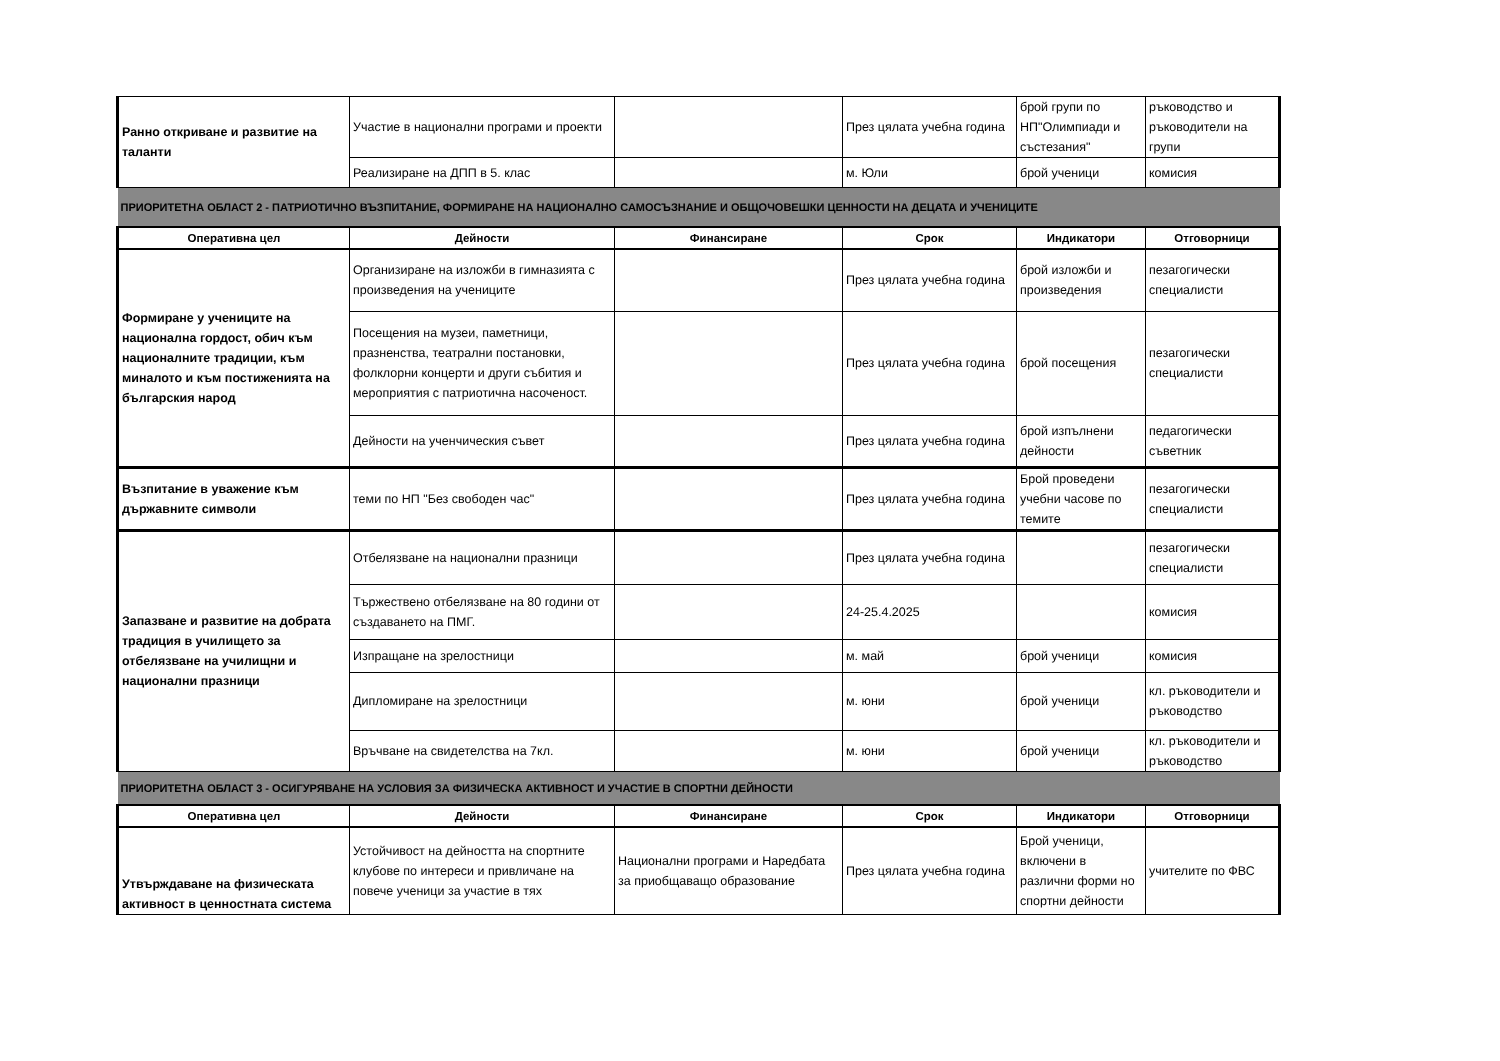| Ранно откриване и развитие на таланти | Участие в национални програми и проекти | | През цялата учебна година | брой групи по НП"Олимпиади и състезания" | ръководство и ръководители на групи |
| | Реализиране на ДПП в 5. клас | | м. Юли | брой ученици | комисия |
| ПРИОРИТЕТНА ОБЛАСТ 2 - ПАТРИОТИЧНО ВЪЗПИТАНИЕ, ФОРМИРАНЕ НА НАЦИОНАЛНО САМОСЪЗНАНИЕ И ОБЩОЧОВЕШКИ ЦЕННОСТИ НА ДЕЦАТА И УЧЕНИЦИТЕ | | | | | |
| Оперативна цел | Дейности | Финансиране | Срок | Индикатори | Отговорници |
| Формиране у учениците на национална гордост, обич към националните традиции, към миналото и към постиженията на българския народ | Организиране на изложби в гимназията с произведения на учениците | | През цялата учебна година | брой изложби и произведения | пезагогически специалисти |
| | Посещения на музеи, паметници, празненства, театрални постановки, фолклорни концерти и други събития и мероприятия с патриотична насоченост. | | През цялата учебна година | брой посещения | пезагогически специалисти |
| | Дейности на ученчическия съвет | | През цялата учебна година | брой изпълнени дейности | педагогически съветник |
| Възпитание в уважение към държавните символи | теми по НП "Без свободен час" | | През цялата учебна година | Брой проведени учебни часове по темите | пезагогически специалисти |
| Запазване и развитие на добрата традиция в училището за отбелязване на училищни и национални празници | Отбелязване на национални празници | | През цялата учебна година | | пезагогически специалисти |
| | Тържествено отбелязване на 80 години от създаването на ПМГ. | | 24-25.4.2025 | | комисия |
| | Изпращане на зрелостници | | м. май | брой ученици | комисия |
| | Дипломиране на зрелостници | | м. юни | брой ученици | кл. ръководители и ръководство |
| | Връчване на свидетелства на 7кл. | | м. юни | брой ученици | кл. ръководители и ръководство |
| ПРИОРИТЕТНА ОБЛАСТ 3 - ОСИГУРЯВАНЕ НА УСЛОВИЯ ЗА ФИЗИЧЕСКА АКТИВНОСТ И УЧАСТИЕ В СПОРТНИ ДЕЙНОСТИ | | | | | |
| Оперативна цел | Дейности | Финансиране | Срок | Индикатори | Отговорници |
| Утвърждаване на физическата активност в ценностната система | Устойчивост на дейността на спортните клубове по интереси и привличане на повече ученици за участие в тях | Национални програми и Наредбата за приобщаващо образование | През цялата учебна година | Брой ученици, включени в различни форми но спортни дейности | учителите по ФВС |